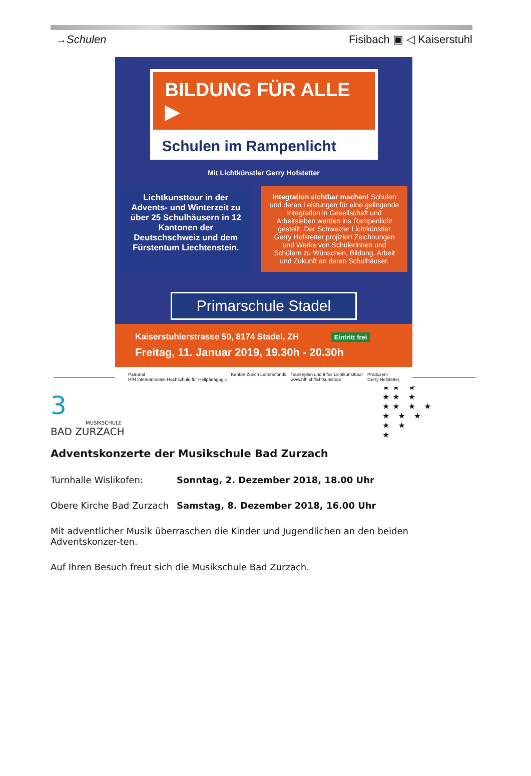→Schulen Fisibach ▣ ◁ Kaiserstuhl
BILDUNG FÜR ALLE ▶
Schulen im Rampenlicht
Mit Lichtkünstler Gerry Hofstetter
Lichtkunsttour in der Advents- und Winterzeit zu über 25 Schulhäusern in 12 Kantonen der Deutschschweiz und dem Fürstentum Liechtenstein.
Integration sichtbar machen! Schulen und deren Leistungen für eine gelingende Integration in Gesellschaft und Arbeitsleben werden ins Rampenlicht gestellt. Der Schweizer Lichtkünstler Gerry Hofstetter projiziert Zeichnungen und Werke von Schülerinnen und Schülern zu Wünschen, Bildung, Arbeit und Zukunft an deren Schulhäuser.
Primarschule Stadel
Kaiserstuhlerstrasse 50, 8174 Stadel, ZH Eintritt frei
Freitag, 11. Januar 2019, 19.30h - 20.30h
Patronat
HfH Interkantonale Hochschule für Heilpädagogik Kanton Zürich Lotteriefonds Tourenplan und Infos Lichtkunsttour:
www.hfh.ch/lichtkunsttour Produzent
Gerry Hofstetter
3
MUSIKSCHULE
BAD ZURZACH
★★ ★
★★ ★
★★ ★ ★
★ ★ ★
★ ★
★
Adventskonzerte der Musikschule Bad Zurzach
Turnhalle Wislikofen: Sonntag, 2. Dezember 2018, 18.00 Uhr
Obere Kirche Bad Zurzach Samstag, 8. Dezember 2018, 16.00 Uhr
Mit adventlicher Musik überraschen die Kinder und Jugendlichen an den beiden Adventskonzer-ten.
Auf Ihren Besuch freut sich die Musikschule Bad Zurzach.